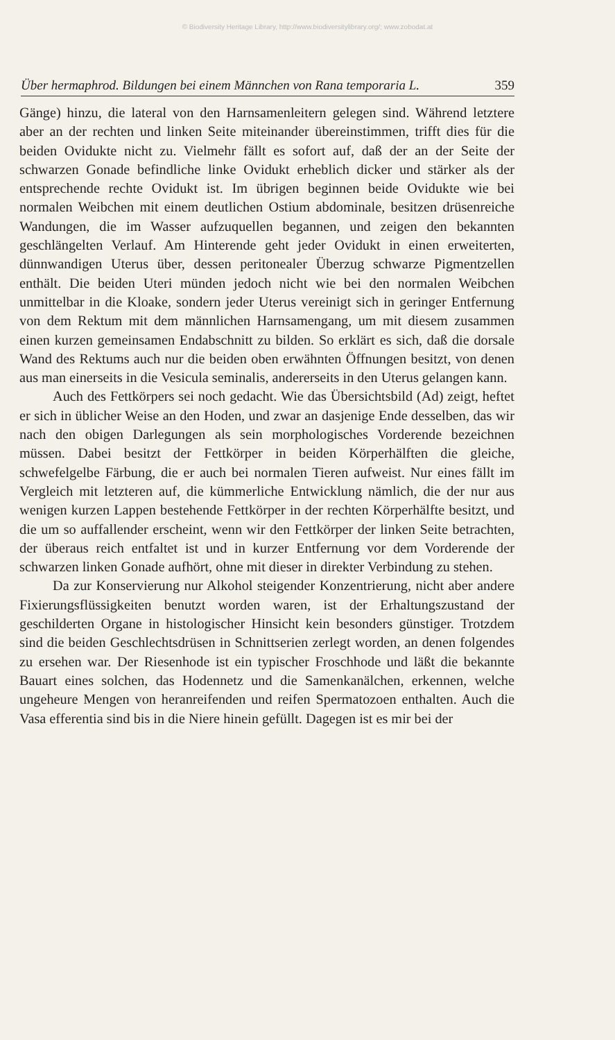© Biodiversity Heritage Library, http://www.biodiversitylibrary.org/; www.zobodat.at
Über hermaphrod. Bildungen bei einem Männchen von Rana temporaria L. 359
Gänge) hinzu, die lateral von den Harnsamenleitern gelegen sind. Während letztere aber an der rechten und linken Seite miteinander übereinstimmen, trifft dies für die beiden Ovidukte nicht zu. Vielmehr fällt es sofort auf, daß der an der Seite der schwarzen Gonade befindliche linke Ovidukt erheblich dicker und stärker als der entsprechende rechte Ovidukt ist. Im übrigen beginnen beide Ovidukte wie bei normalen Weibchen mit einem deutlichen Ostium abdominale, besitzen drüsenreiche Wandungen, die im Wasser aufzuquellen begannen, und zeigen den bekannten geschlängelten Verlauf. Am Hinterende geht jeder Ovidukt in einen erweiterten, dünnwandigen Uterus über, dessen peritonealer Überzug schwarze Pigmentzellen enthält. Die beiden Uteri münden jedoch nicht wie bei den normalen Weibchen unmittelbar in die Kloake, sondern jeder Uterus vereinigt sich in geringer Entfernung von dem Rektum mit dem männlichen Harnsamengang, um mit diesem zusammen einen kurzen gemeinsamen Endabschnitt zu bilden. So erklärt es sich, daß die dorsale Wand des Rektums auch nur die beiden oben erwähnten Öffnungen besitzt, von denen aus man einerseits in die Vesicula seminalis, andererseits in den Uterus gelangen kann.
Auch des Fettkörpers sei noch gedacht. Wie das Übersichtsbild (Ad) zeigt, heftet er sich in üblicher Weise an den Hoden, und zwar an dasjenige Ende desselben, das wir nach den obigen Darlegungen als sein morphologisches Vorderende bezeichnen müssen. Dabei besitzt der Fettkörper in beiden Körperhälften die gleiche, schwefelgelbe Färbung, die er auch bei normalen Tieren aufweist. Nur eines fällt im Vergleich mit letzteren auf, die kümmerliche Entwicklung nämlich, die der nur aus wenigen kurzen Lappen bestehende Fettkörper in der rechten Körperhälfte besitzt, und die um so auffallender erscheint, wenn wir den Fettkörper der linken Seite betrachten, der überaus reich entfaltet ist und in kurzer Entfernung vor dem Vorderende der schwarzen linken Gonade aufhört, ohne mit dieser in direkter Verbindung zu stehen.
Da zur Konservierung nur Alkohol steigender Konzentrierung, nicht aber andere Fixierungsflüssigkeiten benutzt worden waren, ist der Erhaltungszustand der geschilderten Organe in histologischer Hinsicht kein besonders günstiger. Trotzdem sind die beiden Geschlechtsdrüsen in Schnittserien zerlegt worden, an denen folgendes zu ersehen war. Der Riesenhode ist ein typischer Froschhode und läßt die bekannte Bauart eines solchen, das Hodennetz und die Samenkanälchen, erkennen, welche ungeheure Mengen von heranreifenden und reifen Spermatozoen enthalten. Auch die Vasa efferentia sind bis in die Niere hinein gefüllt. Dagegen ist es mir bei der